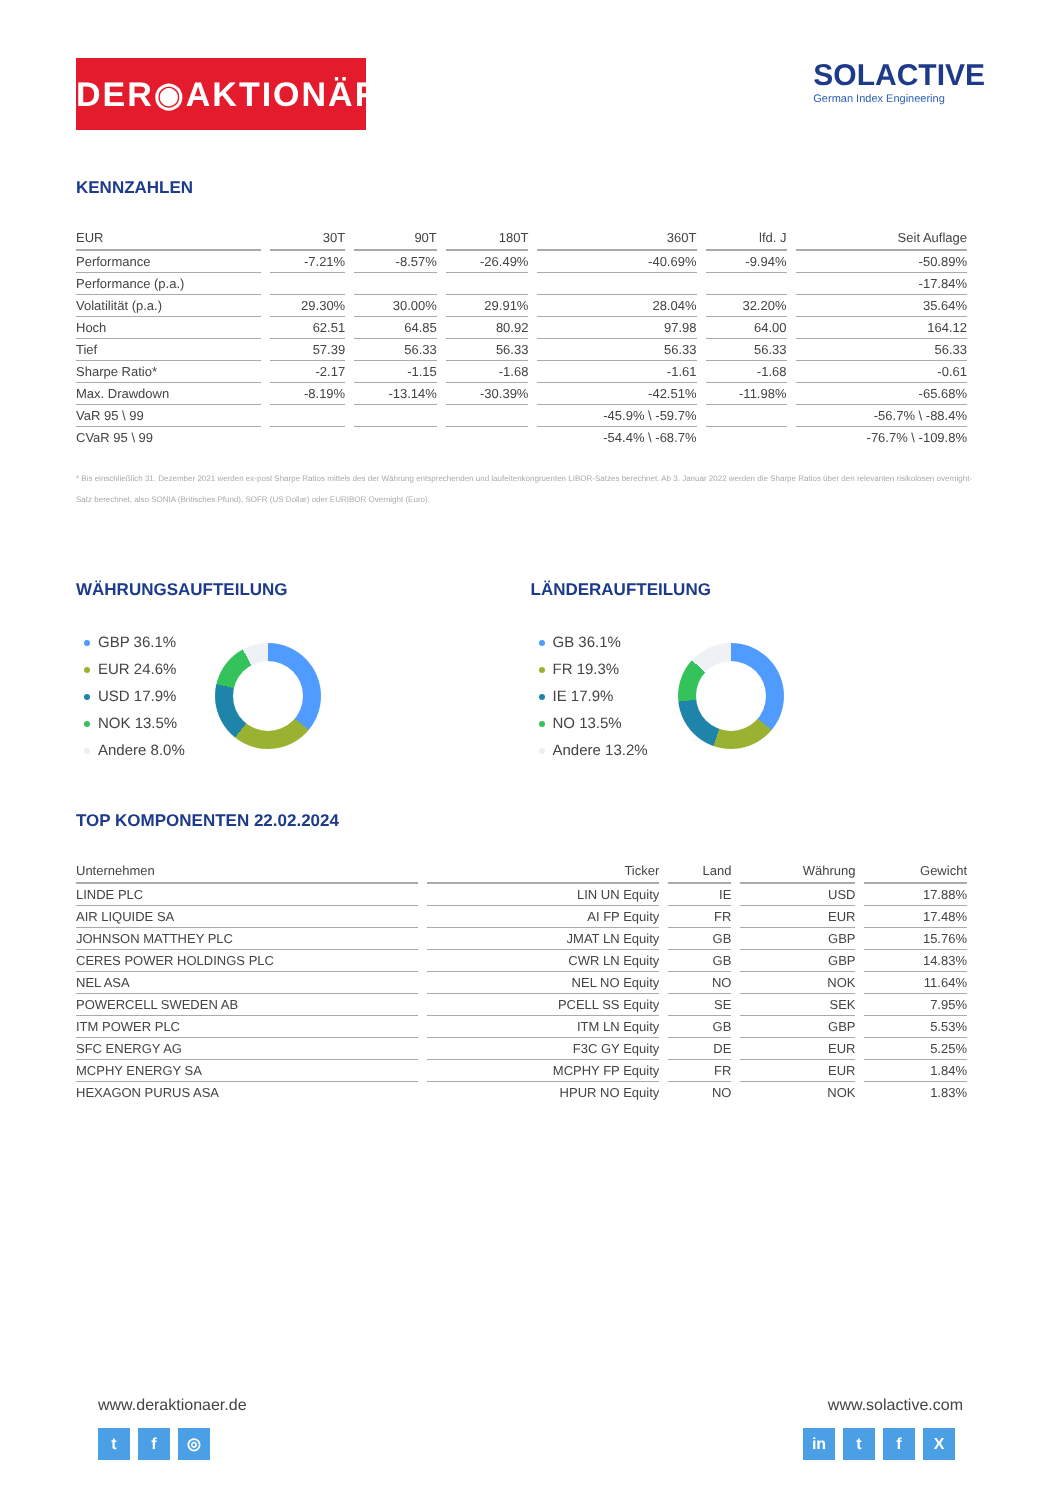DER◉AKTIONÄR
SOLACTIVE
German Index Engineering
KENNZAHLEN
| EUR | 30T | 90T | 180T | 360T | lfd. J | Seit Auflage |
| --- | --- | --- | --- | --- | --- | --- |
| Performance | -7.21% | -8.57% | -26.49% | -40.69% | -9.94% | -50.89% |
| Performance (p.a.) | | | | | | -17.84% |
| Volatilität (p.a.) | 29.30% | 30.00% | 29.91% | 28.04% | 32.20% | 35.64% |
| Hoch | 62.51 | 64.85 | 80.92 | 97.98 | 64.00 | 164.12 |
| Tief | 57.39 | 56.33 | 56.33 | 56.33 | 56.33 | 56.33 |
| Sharpe Ratio* | -2.17 | -1.15 | -1.68 | -1.61 | -1.68 | -0.61 |
| Max. Drawdown | -8.19% | -13.14% | -30.39% | -42.51% | -11.98% | -65.68% |
| VaR 95 \ 99 | | | | -45.9% \ -59.7% | | -56.7% \ -88.4% |
| CVaR 95 \ 99 | | | | -54.4% \ -68.7% | | -76.7% \ -109.8% |
* Bis einschließlich 31. Dezember 2021 werden ex-post Sharpe Ratios mittels des der Währung entsprechenden und laufeitenkongruenten LIBOR-Satzes berechnet. Ab 3. Januar 2022 werden die Sharpe Ratios über den relevanten risikolosen overnight-Satz berechnet, also SONIA (Britisches Pfund), SOFR (US Dollar) oder EURIBOR Overnight (Euro).
WÄHRUNGSAUFTEILUNG
GBP 36.1%
EUR 24.6%
USD 17.9%
NOK 13.5%
Andere 8.0%
LÄNDERAUFTEILUNG
GB 36.1%
FR 19.3%
IE 17.9%
NO 13.5%
Andere 13.2%
TOP KOMPONENTEN 22.02.2024
| Unternehmen | Ticker | Land | Währung | Gewicht |
| --- | --- | --- | --- | --- |
| LINDE PLC | LIN UN Equity | IE | USD | 17.88% |
| AIR LIQUIDE SA | AI FP Equity | FR | EUR | 17.48% |
| JOHNSON MATTHEY PLC | JMAT LN Equity | GB | GBP | 15.76% |
| CERES POWER HOLDINGS PLC | CWR LN Equity | GB | GBP | 14.83% |
| NEL ASA | NEL NO Equity | NO | NOK | 11.64% |
| POWERCELL SWEDEN AB | PCELL SS Equity | SE | SEK | 7.95% |
| ITM POWER PLC | ITM LN Equity | GB | GBP | 5.53% |
| SFC ENERGY AG | F3C GY Equity | DE | EUR | 5.25% |
| MCPHY ENERGY SA | MCPHY FP Equity | FR | EUR | 1.84% |
| HEXAGON PURUS ASA | HPUR NO Equity | NO | NOK | 1.83% |
www.deraktionaer.de
t f ◎
www.solactive.com
in t f X